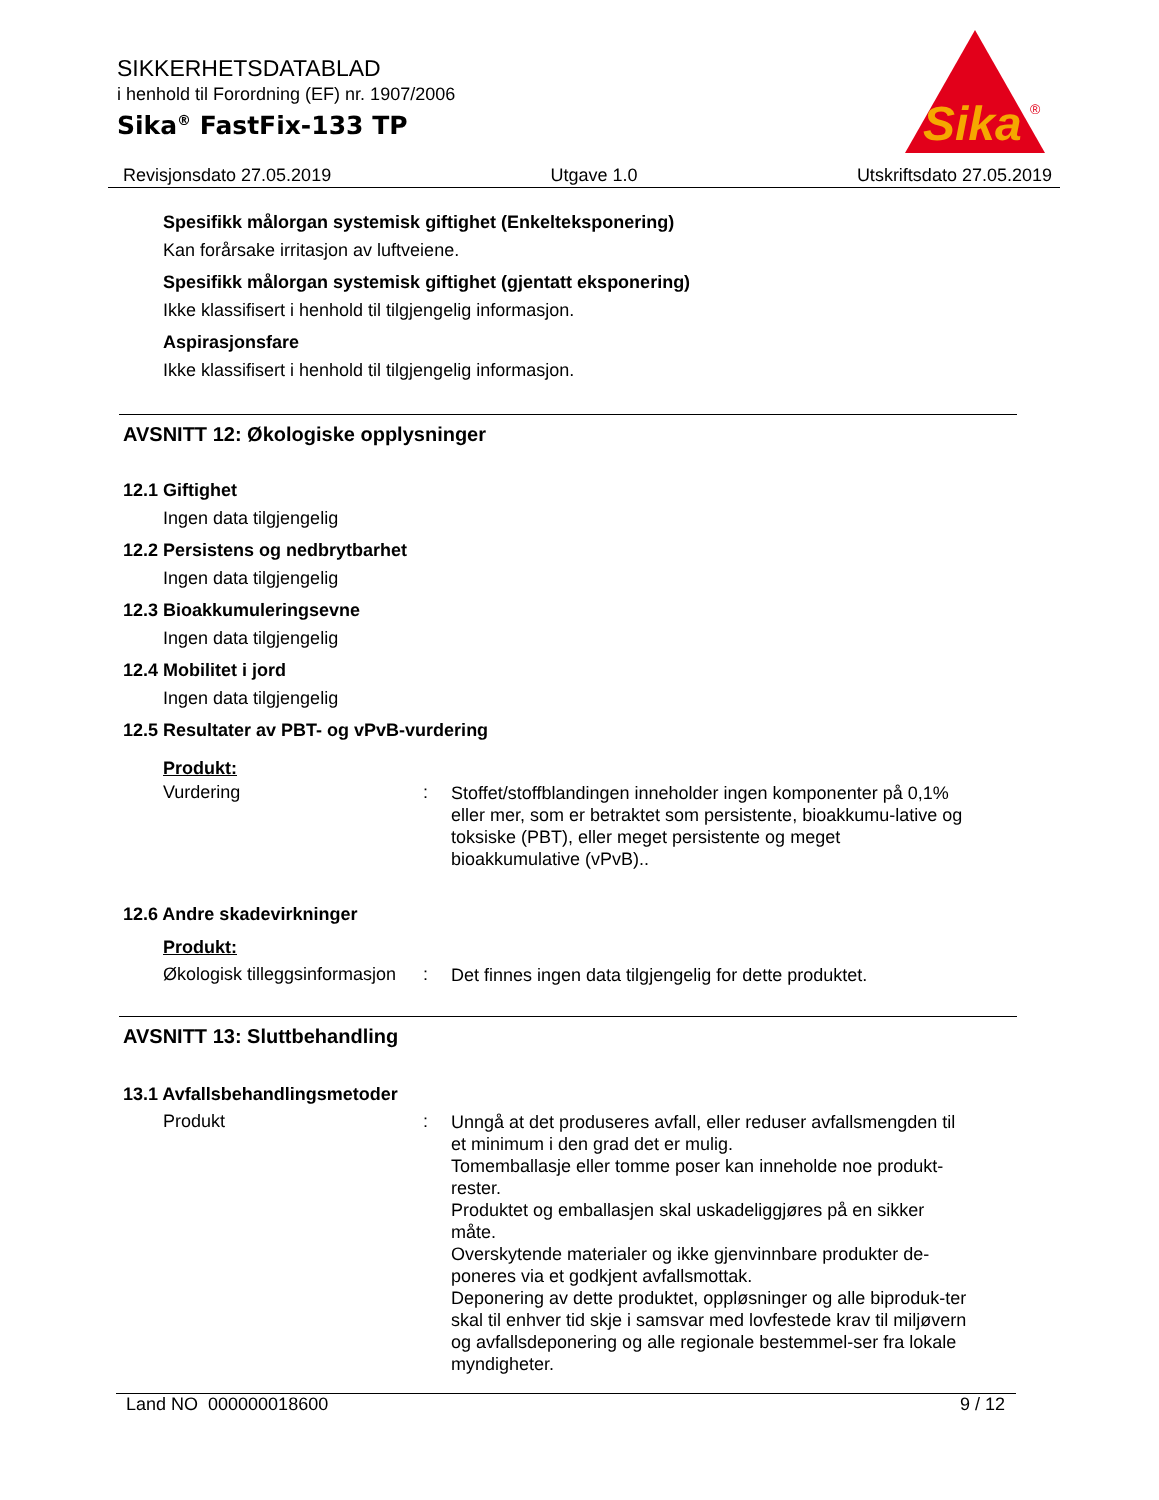SIKKERHETSDATABLAD
i henhold til Forordning (EF) nr. 1907/2006
Sika<sup>®</sup> FastFix-133 TP
Sika
®
Revisjonsdato 27.05.2019 Utgave 1.0 Utskriftsdato 27.05.2019
Spesifikk målorgan systemisk giftighet (Enkelteksponering)
Kan forårsake irritasjon av luftveiene.
Spesifikk målorgan systemisk giftighet (gjentatt eksponering)
Ikke klassifisert i henhold til tilgjengelig informasjon.
Aspirasjonsfare
Ikke klassifisert i henhold til tilgjengelig informasjon.
AVSNITT 12: Økologiske opplysninger
12.1 Giftighet
Ingen data tilgjengelig
12.2 Persistens og nedbrytbarhet
Ingen data tilgjengelig
12.3 Bioakkumuleringsevne
Ingen data tilgjengelig
12.4 Mobilitet i jord
Ingen data tilgjengelig
12.5 Resultater av PBT- og vPvB-vurdering
Produkt:
Vurdering: Stoffet/stoffblandingen inneholder ingen komponenter på 0,1% eller mer, som er betraktet som persistente, bioakkumu-lative og toksiske (PBT), eller meget persistente og meget bioakkumulative (vPvB)..
12.6 Andre skadevirkninger
Produkt:
Økologisk tilleggsinformasjon: Det finnes ingen data tilgjengelig for dette produktet.
AVSNITT 13: Sluttbehandling
13.1 Avfallsbehandlingsmetoder
Produkt: Unngå at det produseres avfall, eller reduser avfallsmengden til et minimum i den grad det er mulig.
Tomemballasje eller tomme poser kan inneholde noe produkt-rester.
Produktet og emballasjen skal uskadeliggjøres på en sikker måte.
Overskytende materialer og ikke gjenvinnbare produkter de-poneres via et godkjent avfallsmottak.
Deponering av dette produktet, oppløsninger og alle biproduk-ter skal til enhver tid skje i samsvar med lovfestede krav til miljøvern og avfallsdeponering og alle regionale bestemmel-ser fra lokale myndigheter.
Land NO 000000018600 9 / 12